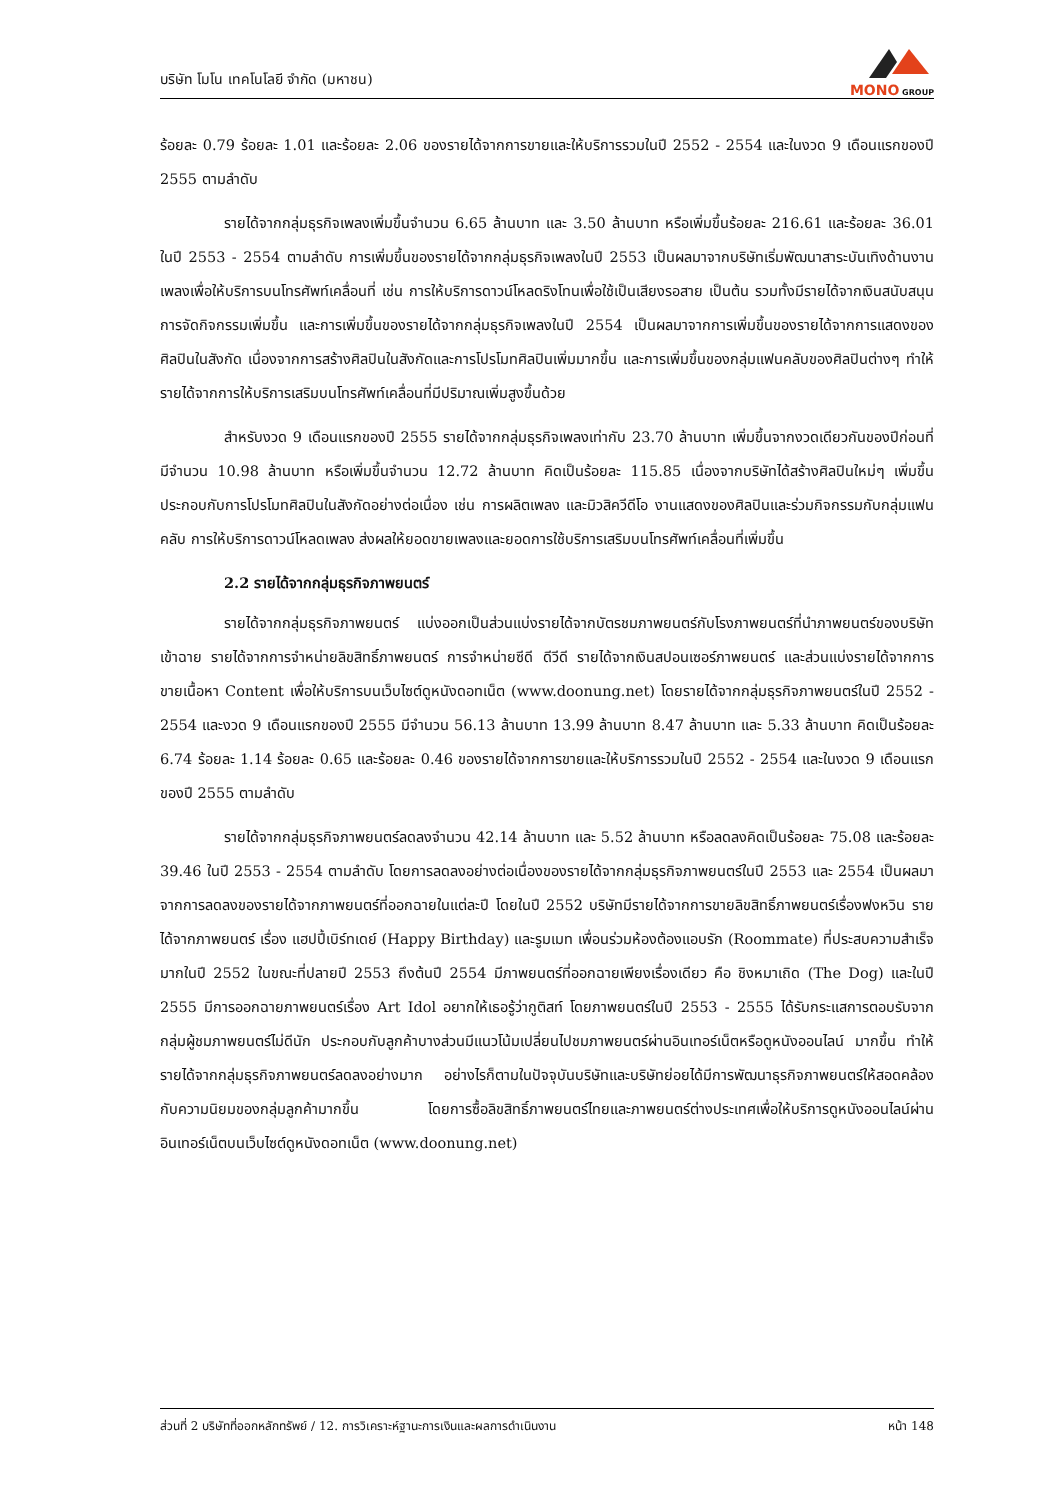บริษัท โมโน เทคโนโลยี จำกัด (มหาชน)
MONO GROUP
ร้อยละ 0.79 ร้อยละ 1.01 และร้อยละ 2.06 ของรายได้จากการขายและให้บริการรวมในปี 2552 - 2554 และในงวด 9 เดือนแรกของปี 2555 ตามลำดับ
รายได้จากกลุ่มธุรกิจเพลงเพิ่มขึ้นจำนวน 6.65 ล้านบาท และ 3.50 ล้านบาท หรือเพิ่มขึ้นร้อยละ 216.61 และร้อยละ 36.01 ในปี 2553 - 2554 ตามลำดับ การเพิ่มขึ้นของรายได้จากกลุ่มธุรกิจเพลงในปี 2553 เป็นผลมาจากบริษัทเริ่มพัฒนาสาระบันเทิงด้านงานเพลงเพื่อให้บริการบนโทรศัพท์เคลื่อนที่ เช่น การให้บริการดาวน์โหลดริงโทนเพื่อใช้เป็นเสียงรอสาย เป็นต้น รวมทั้งมีรายได้จากเงินสนับสนุนการจัดกิจกรรมเพิ่มขึ้น และการเพิ่มขึ้นของรายได้จากกลุ่มธุรกิจเพลงในปี 2554 เป็นผลมาจากการเพิ่มขึ้นของรายได้จากการแสดงของศิลปินในสังกัด เนื่องจากการสร้างศิลปินในสังกัดและการโปรโมทศิลปินเพิ่มมากขึ้น และการเพิ่มขึ้นของกลุ่มแฟนคลับของศิลปินต่างๆ ทำให้รายได้จากการให้บริการเสริมบนโทรศัพท์เคลื่อนที่มีปริมาณเพิ่มสูงขึ้นด้วย
สำหรับงวด 9 เดือนแรกของปี 2555 รายได้จากกลุ่มธุรกิจเพลงเท่ากับ 23.70 ล้านบาท เพิ่มขึ้นจากงวดเดียวกันของปีก่อนที่มีจำนวน 10.98 ล้านบาท หรือเพิ่มขึ้นจำนวน 12.72 ล้านบาท คิดเป็นร้อยละ 115.85 เนื่องจากบริษัทได้สร้างศิลปินใหม่ๆ เพิ่มขึ้น ประกอบกับการโปรโมทศิลปินในสังกัดอย่างต่อเนื่อง เช่น การผลิตเพลง และมิวสิควีดีโอ งานแสดงของศิลปินและร่วมกิจกรรมกับกลุ่มแฟนคลับ การให้บริการดาวน์โหลดเพลง ส่งผลให้ยอดขายเพลงและยอดการใช้บริการเสริมบนโทรศัพท์เคลื่อนที่เพิ่มขึ้น
2.2 รายได้จากกลุ่มธุรกิจภาพยนตร์
รายได้จากกลุ่มธุรกิจภาพยนตร์ แบ่งออกเป็นส่วนแบ่งรายได้จากบัตรชมภาพยนตร์กับโรงภาพยนตร์ที่นำภาพยนตร์ของบริษัทเข้าฉาย รายได้จากการจำหน่ายลิขสิทธิ์ภาพยนตร์ การจำหน่ายซีดี ดีวีดี รายได้จากเงินสปอนเซอร์ภาพยนตร์ และส่วนแบ่งรายได้จากการขายเนื้อหา Content เพื่อให้บริการบนเว็บไซต์ดูหนังดอทเน็ต (www.doonung.net) โดยรายได้จากกลุ่มธุรกิจภาพยนตร์ในปี 2552 - 2554 และงวด 9 เดือนแรกของปี 2555 มีจำนวน 56.13 ล้านบาท 13.99 ล้านบาท 8.47 ล้านบาท และ 5.33 ล้านบาท คิดเป็นร้อยละ 6.74 ร้อยละ 1.14 ร้อยละ 0.65 และร้อยละ 0.46 ของรายได้จากการขายและให้บริการรวมในปี 2552 - 2554 และในงวด 9 เดือนแรกของปี 2555 ตามลำดับ
รายได้จากกลุ่มธุรกิจภาพยนตร์ลดลงจำนวน 42.14 ล้านบาท และ 5.52 ล้านบาท หรือลดลงคิดเป็นร้อยละ 75.08 และร้อยละ 39.46 ในปี 2553 - 2554 ตามลำดับ โดยการลดลงอย่างต่อเนื่องของรายได้จากกลุ่มธุรกิจภาพยนตร์ในปี 2553 และ 2554 เป็นผลมาจากการลดลงของรายได้จากภาพยนตร์ที่ออกฉายในแต่ละปี โดยในปี 2552 บริษัทมีรายได้จากการขายลิขสิทธิ์ภาพยนตร์เรื่องฟงหวิน รายได้จากภาพยนตร์ เรื่อง แฮปปี้เบิร์ทเดย์ (Happy Birthday) และรูมเมท เพื่อนร่วมห้องต้องแอบรัก (Roommate) ที่ประสบความสำเร็จมากในปี 2552 ในขณะที่ปลายปี 2553 ถึงต้นปี 2554 มีภาพยนตร์ที่ออกฉายเพียงเรื่องเดียว คือ ชิงหมาเถิด (The Dog) และในปี 2555 มีการออกฉายภาพยนตร์เรื่อง Art Idol อยากให้เธอรู้ว่ากูติสท์ โดยภาพยนตร์ในปี 2553 - 2555 ได้รับกระแสการตอบรับจากกลุ่มผู้ชมภาพยนตร์ไม่ดีนัก ประกอบกับลูกค้าบางส่วนมีแนวโน้มเปลี่ยนไปชมภาพยนตร์ผ่านอินเทอร์เน็ตหรือดูหนังออนไลน์ มากขึ้น ทำให้รายได้จากกลุ่มธุรกิจภาพยนตร์ลดลงอย่างมาก อย่างไรก็ตามในปัจจุบันบริษัทและบริษัทย่อยได้มีการพัฒนาธุรกิจภาพยนตร์ให้สอดคล้องกับความนิยมของกลุ่มลูกค้ามากขึ้น โดยการซื้อลิขสิทธิ์ภาพยนตร์ไทยและภาพยนตร์ต่างประเทศเพื่อให้บริการดูหนังออนไลน์ผ่านอินเทอร์เน็ตบนเว็บไซต์ดูหนังดอทเน็ต (www.doonung.net)
ส่วนที่ 2 บริษัทที่ออกหลักทรัพย์ / 12. การวิเคราะห์ฐานะการเงินและผลการดำเนินงาน หน้า 148